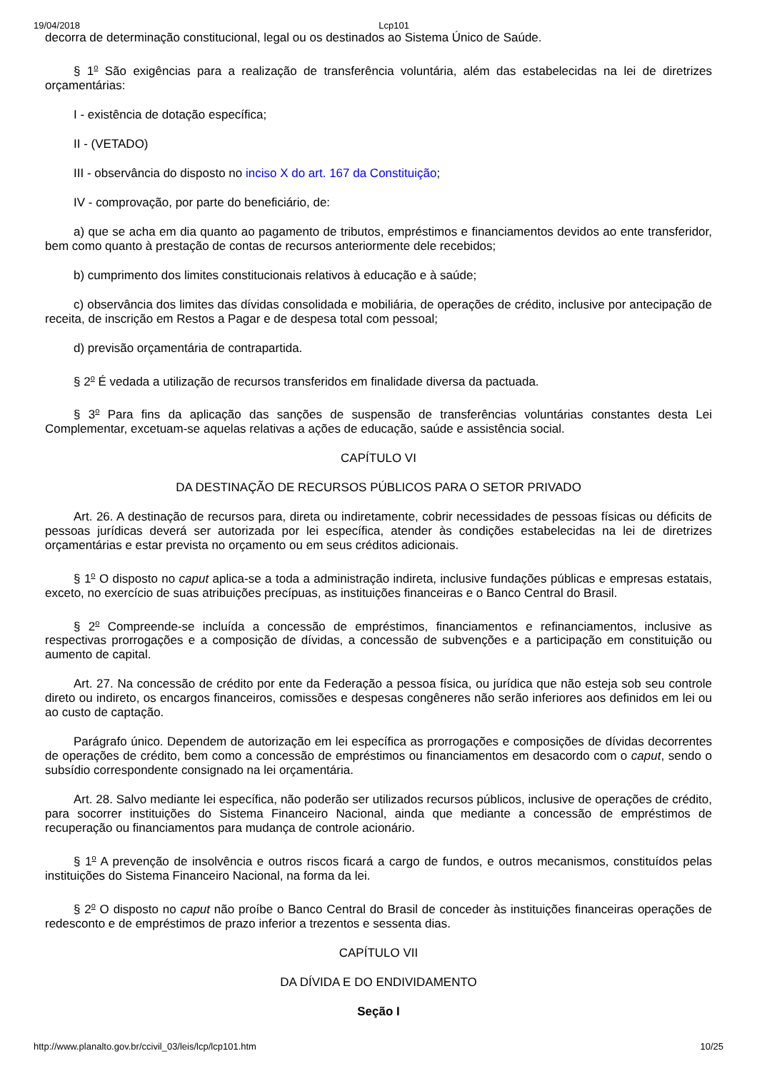19/04/2018 Lcp101
decorra de determinação constitucional, legal ou os destinados ao Sistema Único de Saúde.
§ 1<sup>o</sup> São exigências para a realização de transferência voluntária, além das estabelecidas na lei de diretrizes orçamentárias:
I - existência de dotação específica;
II - (VETADO)
III - observância do disposto no inciso X do art. 167 da Constituição;
IV - comprovação, por parte do beneficiário, de:
a) que se acha em dia quanto ao pagamento de tributos, empréstimos e financiamentos devidos ao ente transferidor, bem como quanto à prestação de contas de recursos anteriormente dele recebidos;
b) cumprimento dos limites constitucionais relativos à educação e à saúde;
c) observância dos limites das dívidas consolidada e mobiliária, de operações de crédito, inclusive por antecipação de receita, de inscrição em Restos a Pagar e de despesa total com pessoal;
d) previsão orçamentária de contrapartida.
§ 2<sup>o</sup> É vedada a utilização de recursos transferidos em finalidade diversa da pactuada.
§ 3<sup>o</sup> Para fins da aplicação das sanções de suspensão de transferências voluntárias constantes desta Lei Complementar, excetuam-se aquelas relativas a ações de educação, saúde e assistência social.
CAPÍTULO VI
DA DESTINAÇÃO DE RECURSOS PÚBLICOS PARA O SETOR PRIVADO
Art. 26. A destinação de recursos para, direta ou indiretamente, cobrir necessidades de pessoas físicas ou déficits de pessoas jurídicas deverá ser autorizada por lei específica, atender às condições estabelecidas na lei de diretrizes orçamentárias e estar prevista no orçamento ou em seus créditos adicionais.
§ 1<sup>o</sup> O disposto no caput aplica-se a toda a administração indireta, inclusive fundações públicas e empresas estatais, exceto, no exercício de suas atribuições precípuas, as instituições financeiras e o Banco Central do Brasil.
§ 2<sup>o</sup> Compreende-se incluída a concessão de empréstimos, financiamentos e refinanciamentos, inclusive as respectivas prorrogações e a composição de dívidas, a concessão de subvenções e a participação em constituição ou aumento de capital.
Art. 27. Na concessão de crédito por ente da Federação a pessoa física, ou jurídica que não esteja sob seu controle direto ou indireto, os encargos financeiros, comissões e despesas congêneres não serão inferiores aos definidos em lei ou ao custo de captação.
Parágrafo único. Dependem de autorização em lei específica as prorrogações e composições de dívidas decorrentes de operações de crédito, bem como a concessão de empréstimos ou financiamentos em desacordo com o caput, sendo o subsídio correspondente consignado na lei orçamentária.
Art. 28. Salvo mediante lei específica, não poderão ser utilizados recursos públicos, inclusive de operações de crédito, para socorrer instituições do Sistema Financeiro Nacional, ainda que mediante a concessão de empréstimos de recuperação ou financiamentos para mudança de controle acionário.
§ 1<sup>o</sup> A prevenção de insolvência e outros riscos ficará a cargo de fundos, e outros mecanismos, constituídos pelas instituições do Sistema Financeiro Nacional, na forma da lei.
§ 2<sup>o</sup> O disposto no caput não proíbe o Banco Central do Brasil de conceder às instituições financeiras operações de redesconto e de empréstimos de prazo inferior a trezentos e sessenta dias.
CAPÍTULO VII
DA DÍVIDA E DO ENDIVIDAMENTO
Seção I
http://www.planalto.gov.br/ccivil_03/leis/lcp/lcp101.htm 10/25